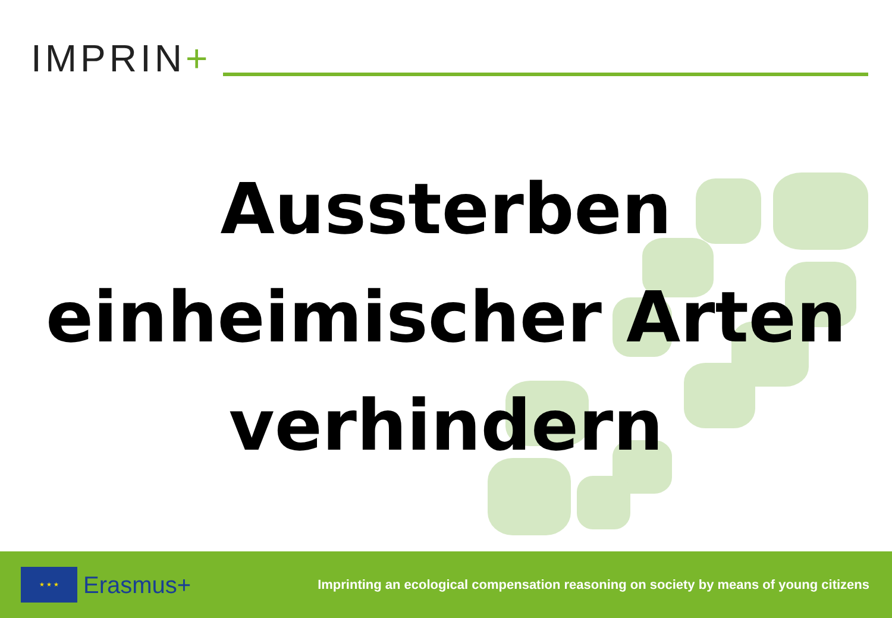IMPRIN+
Aussterben
einheimischer Arten
verhindern
★ ★ ★
Erasmus+
Imprinting an ecological compensation reasoning on society by means of young citizens